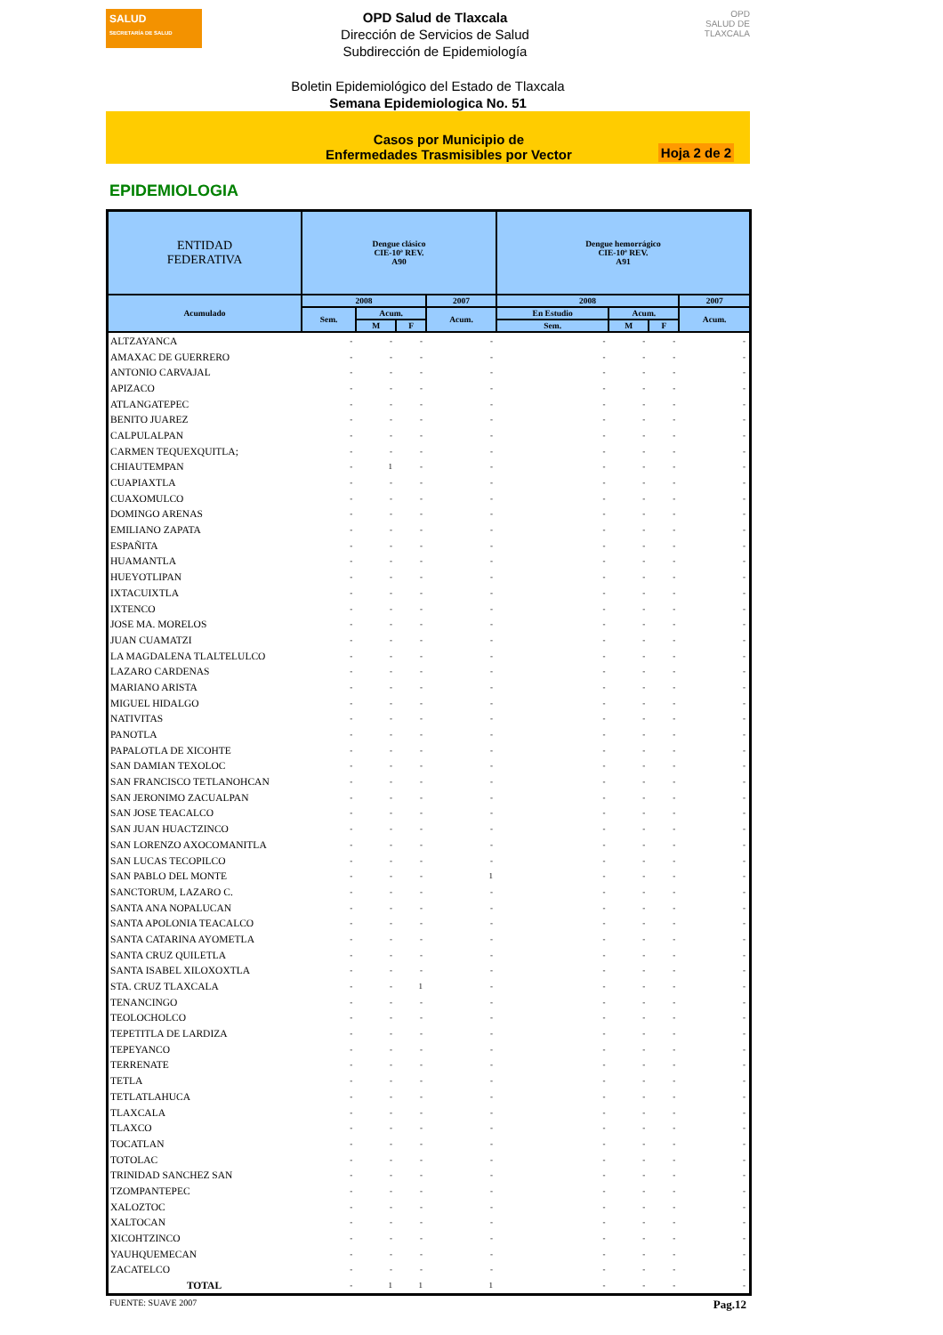SALUD
SECRETARÍA DE SALUD
OPD Salud de Tlaxcala
Dirección de Servicios de Salud
Subdirección de Epidemiología
OPD
SALUD DE TLAXCALA
Boletin Epidemiológico del Estado de Tlaxcala
Semana Epidemiologica No. 51
Casos por Municipio de
Enfermedades Trasmisibles por Vector
Hoja 2 de 2
EPIDEMIOLOGIA
| ENTIDAD FEDERATIVA | Dengue clásico CIE-10ª REV. A90 | | | | Dengue hemorrágico CIE-10ª REV. A91 | | | |
| --- | --- | --- | --- | --- | --- | --- | --- | --- |
| Acumulado | 2008 | | | 2007 | 2008 | | | 2007 |
| | Sem. | Acum. | | Acum. | En Estudio | Acum. | | Acum. |
| | | M | F | | Sem. | M | F | |
| ALTZAYANCA | - | - | - | - | - | - | - | - |
| AMAXAC DE GUERRERO | - | - | - | - | - | - | - | - |
| ANTONIO CARVAJAL | - | - | - | - | - | - | - | - |
| APIZACO | - | - | - | - | - | - | - | - |
| ATLANGATEPEC | - | - | - | - | - | - | - | - |
| BENITO JUAREZ | - | - | - | - | - | - | - | - |
| CALPULALPAN | - | - | - | - | - | - | - | - |
| CARMEN TEQUEXQUITLA; | - | - | - | - | - | - | - | - |
| CHIAUTEMPAN | - | 1 | - | - | - | - | - | - |
| CUAPIAXTLA | - | - | - | - | - | - | - | - |
| CUAXOMULCO | - | - | - | - | - | - | - | - |
| DOMINGO ARENAS | - | - | - | - | - | - | - | - |
| EMILIANO ZAPATA | - | - | - | - | - | - | - | - |
| ESPAÑITA | - | - | - | - | - | - | - | - |
| HUAMANTLA | - | - | - | - | - | - | - | - |
| HUEYOTLIPAN | - | - | - | - | - | - | - | - |
| IXTACUIXTLA | - | - | - | - | - | - | - | - |
| IXTENCO | - | - | - | - | - | - | - | - |
| JOSE MA. MORELOS | - | - | - | - | - | - | - | - |
| JUAN CUAMATZI | - | - | - | - | - | - | - | - |
| LA MAGDALENA TLALTELULCO | - | - | - | - | - | - | - | - |
| LAZARO CARDENAS | - | - | - | - | - | - | - | - |
| MARIANO ARISTA | - | - | - | - | - | - | - | - |
| MIGUEL HIDALGO | - | - | - | - | - | - | - | - |
| NATIVITAS | - | - | - | - | - | - | - | - |
| PANOTLA | - | - | - | - | - | - | - | - |
| PAPALOTLA DE XICOHTE | - | - | - | - | - | - | - | - |
| SAN DAMIAN TEXOLOC | - | - | - | - | - | - | - | - |
| SAN FRANCISCO TETLANOHCAN | - | - | - | - | - | - | - | - |
| SAN JERONIMO ZACUALPAN | - | - | - | - | - | - | - | - |
| SAN JOSE TEACALCO | - | - | - | - | - | - | - | - |
| SAN JUAN HUACTZINCO | - | - | - | - | - | - | - | - |
| SAN LORENZO AXOCOMANITLA | - | - | - | - | - | - | - | - |
| SAN LUCAS TECOPILCO | - | - | - | - | - | - | - | - |
| SAN PABLO DEL MONTE | - | - | - | 1 | - | - | - | - |
| SANCTORUM, LAZARO C. | - | - | - | - | - | - | - | - |
| SANTA ANA NOPALUCAN | - | - | - | - | - | - | - | - |
| SANTA APOLONIA TEACALCO | - | - | - | - | - | - | - | - |
| SANTA CATARINA AYOMETLA | - | - | - | - | - | - | - | - |
| SANTA CRUZ QUILETLA | - | - | - | - | - | - | - | - |
| SANTA ISABEL XILOXOXTLA | - | - | - | - | - | - | - | - |
| STA. CRUZ TLAXCALA | - | - | 1 | - | - | - | - | - |
| TENANCINGO | - | - | - | - | - | - | - | - |
| TEOLOCHOLCO | - | - | - | - | - | - | - | - |
| TEPETITLA DE LARDIZA | - | - | - | - | - | - | - | - |
| TEPEYANCO | - | - | - | - | - | - | - | - |
| TERRENATE | - | - | - | - | - | - | - | - |
| TETLA | - | - | - | - | - | - | - | - |
| TETLATLAHUCA | - | - | - | - | - | - | - | - |
| TLAXCALA | - | - | - | - | - | - | - | - |
| TLAXCO | - | - | - | - | - | - | - | - |
| TOCATLAN | - | - | - | - | - | - | - | - |
| TOTOLAC | - | - | - | - | - | - | - | - |
| TRINIDAD SANCHEZ SAN | - | - | - | - | - | - | - | - |
| TZOMPANTEPEC | - | - | - | - | - | - | - | - |
| XALOZTOC | - | - | - | - | - | - | - | - |
| XALTOCAN | - | - | - | - | - | - | - | - |
| XICOHTZINCO | - | - | - | - | - | - | - | - |
| YAUHQUEMECAN | - | - | - | - | - | - | - | - |
| ZACATELCO | - | - | - | - | - | - | - | - |
| TOTAL | - | 1 | 1 | 1 | - | - | - | - |
FUENTE: SUAVE 2007 Pag.12